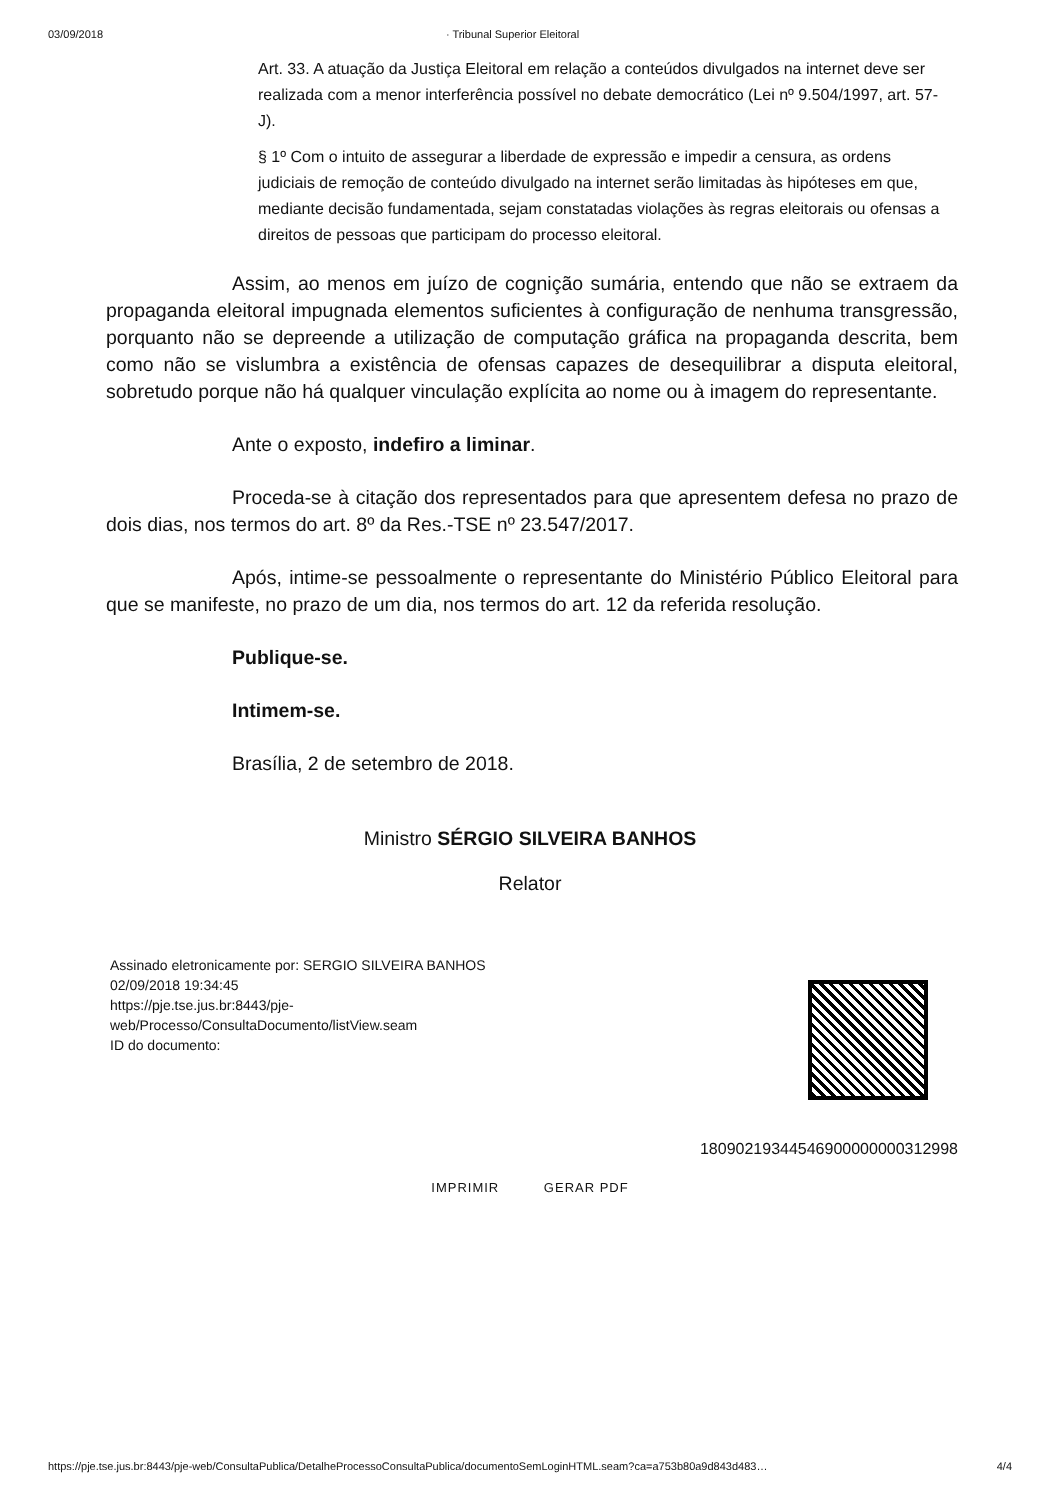03/09/2018 · Tribunal Superior Eleitoral
Art. 33. A atuação da Justiça Eleitoral em relação a conteúdos divulgados na internet deve ser realizada com a menor interferência possível no debate democrático (Lei nº 9.504/1997, art. 57-J).
§ 1º Com o intuito de assegurar a liberdade de expressão e impedir a censura, as ordens judiciais de remoção de conteúdo divulgado na internet serão limitadas às hipóteses em que, mediante decisão fundamentada, sejam constatadas violações às regras eleitorais ou ofensas a direitos de pessoas que participam do processo eleitoral.
Assim, ao menos em juízo de cognição sumária, entendo que não se extraem da propaganda eleitoral impugnada elementos suficientes à configuração de nenhuma transgressão, porquanto não se depreende a utilização de computação gráfica na propaganda descrita, bem como não se vislumbra a existência de ofensas capazes de desequilibrar a disputa eleitoral, sobretudo porque não há qualquer vinculação explícita ao nome ou à imagem do representante.
Ante o exposto, indefiro a liminar.
Proceda-se à citação dos representados para que apresentem defesa no prazo de dois dias, nos termos do art. 8º da Res.-TSE nº 23.547/2017.
Após, intime-se pessoalmente o representante do Ministério Público Eleitoral para que se manifeste, no prazo de um dia, nos termos do art. 12 da referida resolução.
Publique-se.
Intimem-se.
Brasília, 2 de setembro de 2018.
Ministro SÉRGIO SILVEIRA BANHOS
Relator
Assinado eletronicamente por: SERGIO SILVEIRA BANHOS
02/09/2018 19:34:45
https://pje.tse.jus.br:8443/pje-
web/Processo/ConsultaDocumento/listView.seam
ID do documento:
18090219344546900000000312998
IMPRIMIR GERAR PDF
https://pje.tse.jus.br:8443/pje-web/ConsultaPublica/DetalheProcessoConsultaPublica/documentoSemLoginHTML.seam?ca=a753b80a9d843d483… 4/4